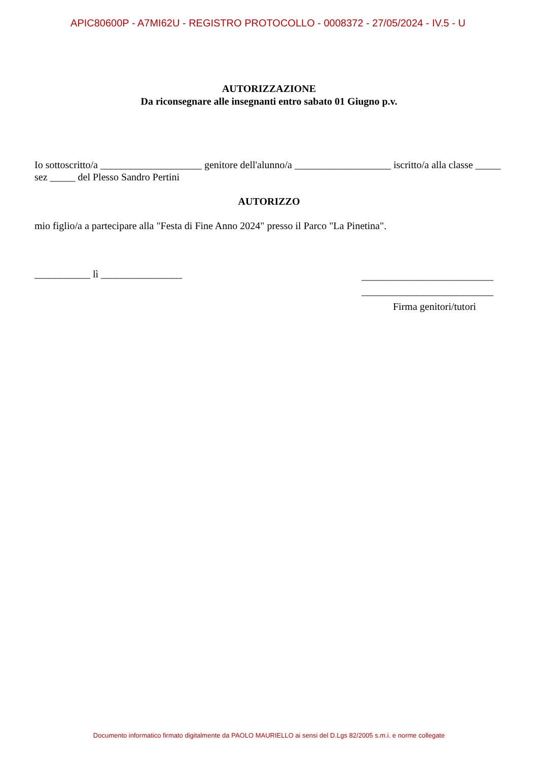APIC80600P - A7MI62U - REGISTRO PROTOCOLLO - 0008372 - 27/05/2024 - IV.5 - U
AUTORIZZAZIONE
Da riconsegnare alle insegnanti entro sabato 01 Giugno p.v.
Io sottoscritto/a ____________________ genitore dell'alunno/a ___________________ iscritto/a alla classe _____ sez _____ del Plesso Sandro Pertini
AUTORIZZO
mio figlio/a a partecipare alla "Festa di Fine Anno 2024" presso il Parco "La Pinetina".
___________ lì ________________
__________________________
__________________________
Firma genitori/tutori
Documento informatico firmato digitalmente da PAOLO MAURIELLO ai sensi del D.Lgs 82/2005 s.m.i. e norme collegate